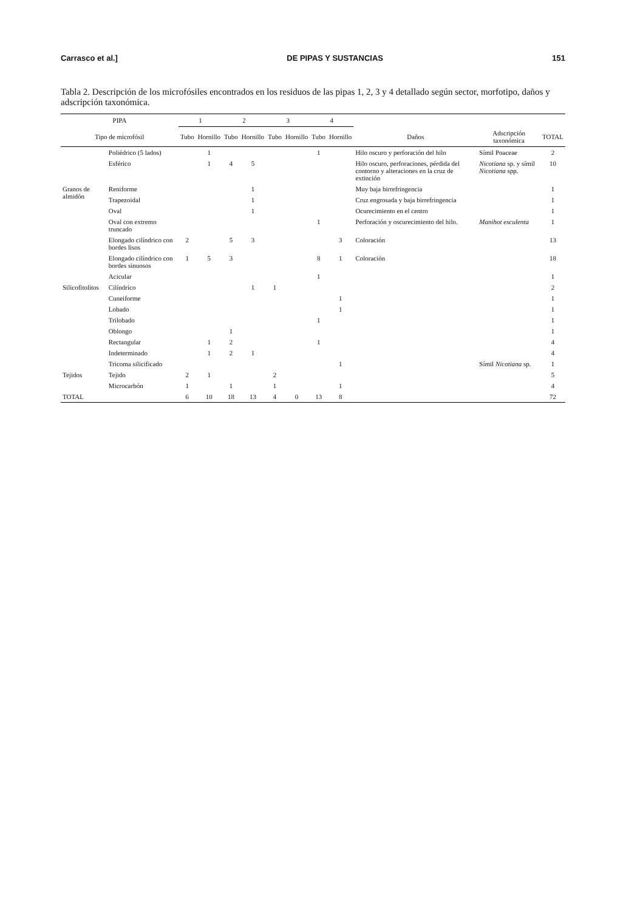Carrasco et al.] DE PIPAS Y SUSTANCIAS 151
Tabla 2. Descripción de los microfósiles encontrados en los residuos de las pipas 1, 2, 3 y 4 detallado según sector, morfotipo, daños y adscripción taxonómica.
| PIPA | | 1 | | 2 | | 3 | | 4 | | | | |
| --- | --- | --- | --- | --- | --- | --- | --- | --- | --- | --- | --- | --- |
| Tipo de microfósil | | Tubo | Hornillo | Tubo | Hornillo | Tubo | Hornillo | Tubo | Hornillo | Daños | Adscripción taxonómica | TOTAL |
| | Poliédrico (5 lados) | | 1 | | | | | 1 | | Hilo oscuro y perforación del hilo | Símil Poaceae | 2 |
| | Esférico | | 1 | 4 | 5 | | | | | Hilo oscuro, perforaciones, pérdida del contorno y alteraciones en la cruz de extinción | Nicotiana sp. y símil Nicotiana spp. | 10 |
| Granos de almidón | Reniforme | | | | 1 | | | | | Muy baja birrefringencia | | 1 |
| | Trapezoidal | | | | 1 | | | | | Cruz engrosada y baja birrefringencia | | 1 |
| | Oval | | | | 1 | | | | | Ocurecimiento en el centro | | 1 |
| | Oval con extremo truncado | | | | | | | 1 | | Perforación y oscurecimiento del hilo. | Manihot esculenta | 1 |
| | Elongado cilíndrico con bordes lisos | 2 | | 5 | 3 | | | | 3 | Coloración | | 13 |
| | Elongado cilíndrico con bordes sinuosos | 1 | 5 | 3 | | | | 8 | 1 | Coloración | | 18 |
| | Acicular | | | | | | | 1 | | | | 1 |
| Silicofitolitos | Cilíndrico | | | | 1 | 1 | | | | | | 2 |
| | Cuneiforme | | | | | | | | 1 | | | 1 |
| | Lobado | | | | | | | | 1 | | | 1 |
| | Trilobado | | | | | | | 1 | | | | 1 |
| | Oblongo | | | 1 | | | | | | | | 1 |
| | Rectangular | | 1 | 2 | | | | 1 | | | | 4 |
| | Indeterminado | | 1 | 2 | 1 | | | | | | | 4 |
| | Tricoma silicificado | | | | | | | | 1 | | Símil Nicotiana sp. | 1 |
| Tejidos | Tejido | 2 | 1 | | | 2 | | | | | | 5 |
| | Microcarbón | 1 | | 1 | | 1 | | | 1 | | | 4 |
| TOTAL | | 6 | 10 | 18 | 13 | 4 | 0 | 13 | 8 | | | 72 |